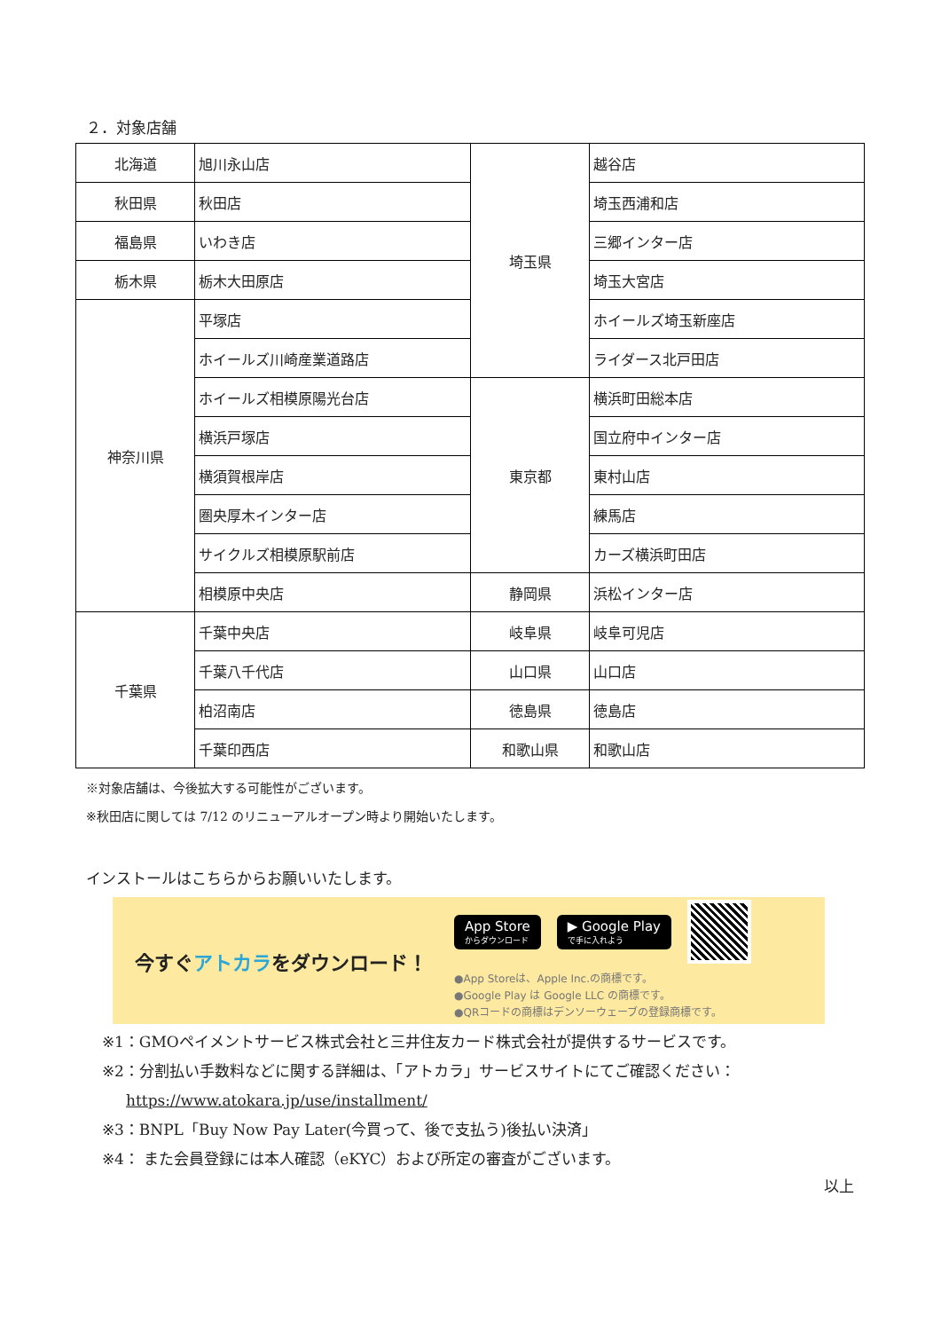２．対象店舗
| 北海道 | 旭川永山店 | 埼玉県 | 越谷店 |
| 秋田県 | 秋田店 | | 埼玉西浦和店 |
| 福島県 | いわき店 | | 三郷インター店 |
| 栃木県 | 栃木大田原店 | | 埼玉大宮店 |
| 神奈川県 | 平塚店 | | ホイールズ埼玉新座店 |
| | ホイールズ川崎産業道路店 | | ライダース北戸田店 |
| | ホイールズ相模原陽光台店 | 東京都 | 横浜町田総本店 |
| | 横浜戸塚店 | | 国立府中インター店 |
| | 横須賀根岸店 | | 東村山店 |
| | 圏央厚木インター店 | | 練馬店 |
| | サイクルズ相模原駅前店 | | カーズ横浜町田店 |
| | 相模原中央店 | 静岡県 | 浜松インター店 |
| 千葉県 | 千葉中央店 | 岐阜県 | 岐阜可児店 |
| | 千葉八千代店 | 山口県 | 山口店 |
| | 柏沼南店 | 徳島県 | 徳島店 |
| | 千葉印西店 | 和歌山県 | 和歌山店 |
※対象店舗は、今後拡大する可能性がございます。
※秋田店に関しては 7/12 のリニューアルオープン時より開始いたします。
インストールはこちらからお願いいたします。
今すぐアトカラをダウンロード！
App Store
からダウンロード
▶ Google Play
で手に入れよう
●App Storeは、Apple Inc.の商標です。
●Google Play は Google LLC の商標です。
●QRコードの商標はデンソーウェーブの登録商標です。
※1：GMOペイメントサービス株式会社と三井住友カード株式会社が提供するサービスです。
※2：分割払い手数料などに関する詳細は、「アトカラ」サービスサイトにてご確認ください：
https://www.atokara.jp/use/installment/
※3：BNPL「Buy Now Pay Later(今買って、後で支払う)後払い決済」
※4： また会員登録には本人確認（eKYC）および所定の審査がございます。
以上